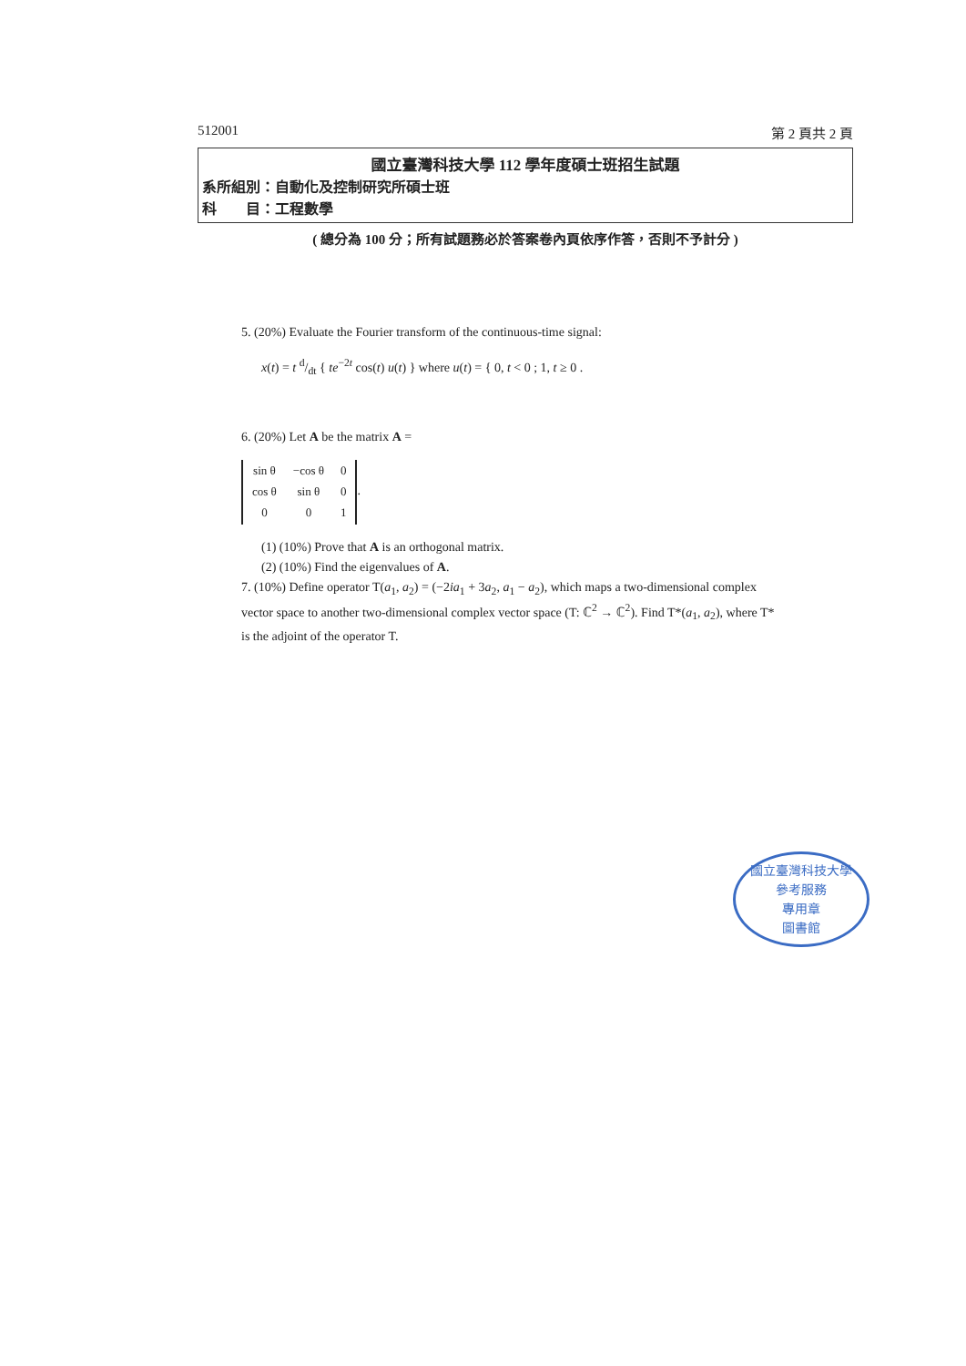512001 第 2 頁共 2 頁
國立臺灣科技大學 112 學年度碩士班招生試題
系所組別：自動化及控制研究所碩士班
科　　目：工程數學
( 總分為 100 分；所有試題務必於答案卷內頁依序作答，否則不予計分 )
5. (20%) Evaluate the Fourier transform of the continuous-time signal:
x(t) = t d/dt { te<sup>−2t</sup> cos(t) u(t) } where u(t) = { 0, t < 0 ; 1, t ≥ 0 .
6. (20%) Let A be the matrix A =
| sin θ | −cos θ | 0 |
| cos θ | sin θ | 0 |
| 0 | 0 | 1 |
.
(1) (10%) Prove that A is an orthogonal matrix.
(2) (10%) Find the eigenvalues of A.
7. (10%) Define operator T(a<sub>1</sub>, a<sub>2</sub>) = (−2ia<sub>1</sub> + 3a<sub>2</sub>, a<sub>1</sub> − a<sub>2</sub>), which maps a two-dimensional complex vector space to another two-dimensional complex vector space (T: ℂ<sup>2</sup> → ℂ<sup>2</sup>). Find T*(a<sub>1</sub>, a<sub>2</sub>), where T* is the adjoint of the operator T.
國立臺灣科技大學
參考服務
專用章
圖書館